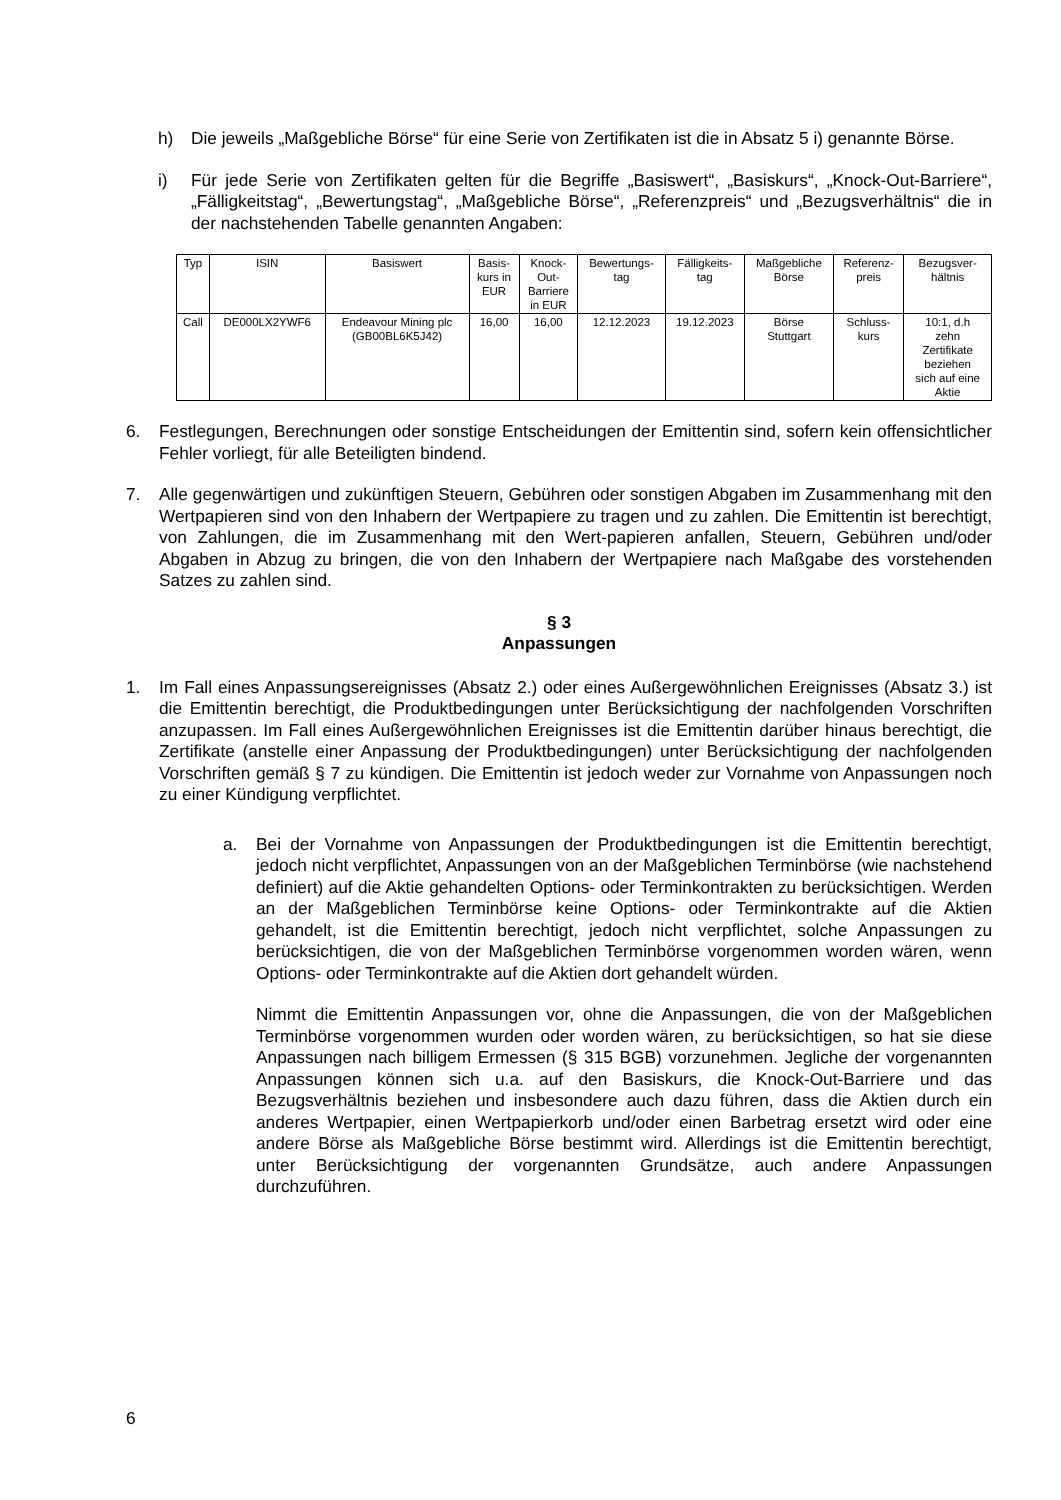h) Die jeweils „Maßgebliche Börse“ für eine Serie von Zertifikaten ist die in Absatz 5 i) genannte Börse.
i) Für jede Serie von Zertifikaten gelten für die Begriffe „Basiswert“, „Basiskurs“, „Knock-Out-Barriere“, „Fälligkeitstag“, „Bewertungstag“, „Maßgebliche Börse“, „Referenzpreis“ und „Bezugsverhältnis“ die in der nachstehenden Tabelle genannten Angaben:
| Typ | ISIN | Basiswert | Basis- kurs in EUR | Knock- Out- Barriere in EUR | Bewertungs- tag | Fälligkeits- tag | Maßgebliche Börse | Referenz- preis | Bezugsver- hältnis |
| Call | DE000LX2YWF6 | Endeavour Mining plc (GB00BL6K5J42) | 16,00 | 16,00 | 12.12.2023 | 19.12.2023 | Börse Stuttgart | Schluss- kurs | 10:1, d.h zehn Zertifikate beziehen sich auf eine Aktie |
6. Festlegungen, Berechnungen oder sonstige Entscheidungen der Emittentin sind, sofern kein offensichtlicher Fehler vorliegt, für alle Beteiligten bindend.
7. Alle gegenwärtigen und zukünftigen Steuern, Gebühren oder sonstigen Abgaben im Zusammenhang mit den Wertpapieren sind von den Inhabern der Wertpapiere zu tragen und zu zahlen. Die Emittentin ist berechtigt, von Zahlungen, die im Zusammenhang mit den Wert-papieren anfallen, Steuern, Gebühren und/oder Abgaben in Abzug zu bringen, die von den Inhabern der Wertpapiere nach Maßgabe des vorstehenden Satzes zu zahlen sind.
§ 3
Anpassungen
1. Im Fall eines Anpassungsereignisses (Absatz 2.) oder eines Außergewöhnlichen Ereignisses (Absatz 3.) ist die Emittentin berechtigt, die Produktbedingungen unter Berücksichtigung der nachfolgenden Vorschriften anzupassen. Im Fall eines Außergewöhnlichen Ereignisses ist die Emittentin darüber hinaus berechtigt, die Zertifikate (anstelle einer Anpassung der Produktbedingungen) unter Berücksichtigung der nachfolgenden Vorschriften gemäß § 7 zu kündigen. Die Emittentin ist jedoch weder zur Vornahme von Anpassungen noch zu einer Kündigung verpflichtet.
a. Bei der Vornahme von Anpassungen der Produktbedingungen ist die Emittentin berechtigt, jedoch nicht verpflichtet, Anpassungen von an der Maßgeblichen Terminbörse (wie nachstehend definiert) auf die Aktie gehandelten Options- oder Terminkontrakten zu berücksichtigen. Werden an der Maßgeblichen Terminbörse keine Options- oder Terminkontrakte auf die Aktien gehandelt, ist die Emittentin berechtigt, jedoch nicht verpflichtet, solche Anpassungen zu berücksichtigen, die von der Maßgeblichen Terminbörse vorgenommen worden wären, wenn Options- oder Terminkontrakte auf die Aktien dort gehandelt würden.
Nimmt die Emittentin Anpassungen vor, ohne die Anpassungen, die von der Maßgeblichen Terminbörse vorgenommen wurden oder worden wären, zu berücksichtigen, so hat sie diese Anpassungen nach billigem Ermessen (§ 315 BGB) vorzunehmen. Jegliche der vorgenannten Anpassungen können sich u.a. auf den Basiskurs, die Knock-Out-Barriere und das Bezugsverhältnis beziehen und insbesondere auch dazu führen, dass die Aktien durch ein anderes Wertpapier, einen Wertpapierkorb und/oder einen Barbetrag ersetzt wird oder eine andere Börse als Maßgebliche Börse bestimmt wird. Allerdings ist die Emittentin berechtigt, unter Berücksichtigung der vorgenannten Grundsätze, auch andere Anpassungen durchzuführen.
6